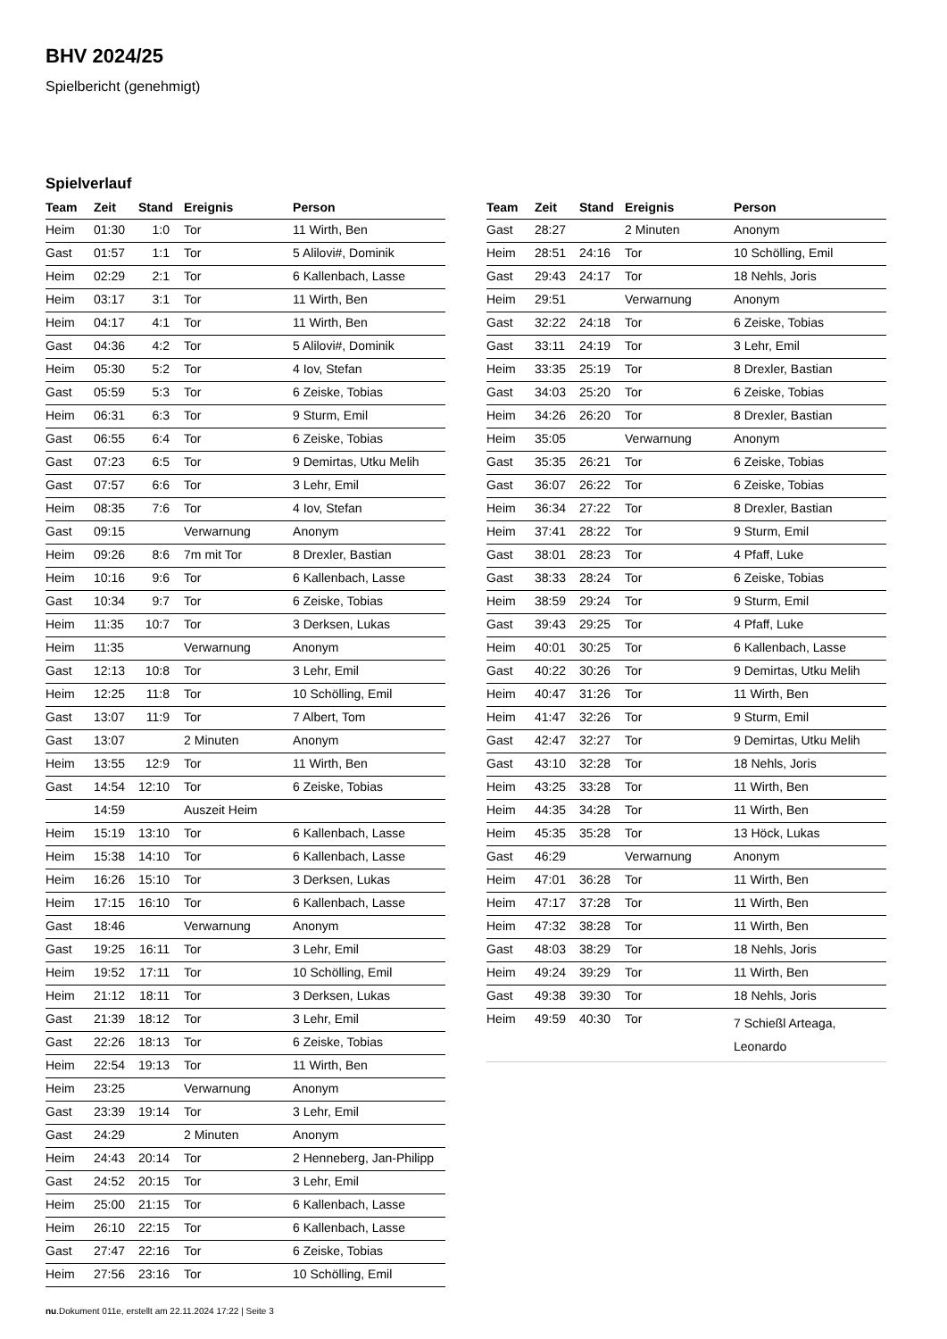BHV 2024/25
Spielbericht (genehmigt)
Spielverlauf
| Team | Zeit | Stand | Ereignis | Person |
| --- | --- | --- | --- | --- |
| Heim | 01:30 | 1:0 | Tor | 11 Wirth, Ben |
| Gast | 01:57 | 1:1 | Tor | 5 Alilovi#, Dominik |
| Heim | 02:29 | 2:1 | Tor | 6 Kallenbach, Lasse |
| Heim | 03:17 | 3:1 | Tor | 11 Wirth, Ben |
| Heim | 04:17 | 4:1 | Tor | 11 Wirth, Ben |
| Gast | 04:36 | 4:2 | Tor | 5 Alilovi#, Dominik |
| Heim | 05:30 | 5:2 | Tor | 4 Iov, Stefan |
| Gast | 05:59 | 5:3 | Tor | 6 Zeiske, Tobias |
| Heim | 06:31 | 6:3 | Tor | 9 Sturm, Emil |
| Gast | 06:55 | 6:4 | Tor | 6 Zeiske, Tobias |
| Gast | 07:23 | 6:5 | Tor | 9 Demirtas, Utku Melih |
| Gast | 07:57 | 6:6 | Tor | 3 Lehr, Emil |
| Heim | 08:35 | 7:6 | Tor | 4 Iov, Stefan |
| Gast | 09:15 | | Verwarnung | Anonym |
| Heim | 09:26 | 8:6 | 7m mit Tor | 8 Drexler, Bastian |
| Heim | 10:16 | 9:6 | Tor | 6 Kallenbach, Lasse |
| Gast | 10:34 | 9:7 | Tor | 6 Zeiske, Tobias |
| Heim | 11:35 | 10:7 | Tor | 3 Derksen, Lukas |
| Heim | 11:35 | | Verwarnung | Anonym |
| Gast | 12:13 | 10:8 | Tor | 3 Lehr, Emil |
| Heim | 12:25 | 11:8 | Tor | 10 Schölling, Emil |
| Gast | 13:07 | 11:9 | Tor | 7 Albert, Tom |
| Gast | 13:07 | | 2 Minuten | Anonym |
| Heim | 13:55 | 12:9 | Tor | 11 Wirth, Ben |
| Gast | 14:54 | 12:10 | Tor | 6 Zeiske, Tobias |
| | 14:59 | | Auszeit Heim | |
| Heim | 15:19 | 13:10 | Tor | 6 Kallenbach, Lasse |
| Heim | 15:38 | 14:10 | Tor | 6 Kallenbach, Lasse |
| Heim | 16:26 | 15:10 | Tor | 3 Derksen, Lukas |
| Heim | 17:15 | 16:10 | Tor | 6 Kallenbach, Lasse |
| Gast | 18:46 | | Verwarnung | Anonym |
| Gast | 19:25 | 16:11 | Tor | 3 Lehr, Emil |
| Heim | 19:52 | 17:11 | Tor | 10 Schölling, Emil |
| Heim | 21:12 | 18:11 | Tor | 3 Derksen, Lukas |
| Gast | 21:39 | 18:12 | Tor | 3 Lehr, Emil |
| Gast | 22:26 | 18:13 | Tor | 6 Zeiske, Tobias |
| Heim | 22:54 | 19:13 | Tor | 11 Wirth, Ben |
| Heim | 23:25 | | Verwarnung | Anonym |
| Gast | 23:39 | 19:14 | Tor | 3 Lehr, Emil |
| Gast | 24:29 | | 2 Minuten | Anonym |
| Heim | 24:43 | 20:14 | Tor | 2 Henneberg, Jan-Philipp |
| Gast | 24:52 | 20:15 | Tor | 3 Lehr, Emil |
| Heim | 25:00 | 21:15 | Tor | 6 Kallenbach, Lasse |
| Heim | 26:10 | 22:15 | Tor | 6 Kallenbach, Lasse |
| Gast | 27:47 | 22:16 | Tor | 6 Zeiske, Tobias |
| Heim | 27:56 | 23:16 | Tor | 10 Schölling, Emil |
| Team | Zeit | Stand | Ereignis | Person |
| --- | --- | --- | --- | --- |
| Gast | 28:27 | | 2 Minuten | Anonym |
| Heim | 28:51 | 24:16 | Tor | 10 Schölling, Emil |
| Gast | 29:43 | 24:17 | Tor | 18 Nehls, Joris |
| Heim | 29:51 | | Verwarnung | Anonym |
| Gast | 32:22 | 24:18 | Tor | 6 Zeiske, Tobias |
| Gast | 33:11 | 24:19 | Tor | 3 Lehr, Emil |
| Heim | 33:35 | 25:19 | Tor | 8 Drexler, Bastian |
| Gast | 34:03 | 25:20 | Tor | 6 Zeiske, Tobias |
| Heim | 34:26 | 26:20 | Tor | 8 Drexler, Bastian |
| Heim | 35:05 | | Verwarnung | Anonym |
| Gast | 35:35 | 26:21 | Tor | 6 Zeiske, Tobias |
| Gast | 36:07 | 26:22 | Tor | 6 Zeiske, Tobias |
| Heim | 36:34 | 27:22 | Tor | 8 Drexler, Bastian |
| Heim | 37:41 | 28:22 | Tor | 9 Sturm, Emil |
| Gast | 38:01 | 28:23 | Tor | 4 Pfaff, Luke |
| Gast | 38:33 | 28:24 | Tor | 6 Zeiske, Tobias |
| Heim | 38:59 | 29:24 | Tor | 9 Sturm, Emil |
| Gast | 39:43 | 29:25 | Tor | 4 Pfaff, Luke |
| Heim | 40:01 | 30:25 | Tor | 6 Kallenbach, Lasse |
| Gast | 40:22 | 30:26 | Tor | 9 Demirtas, Utku Melih |
| Heim | 40:47 | 31:26 | Tor | 11 Wirth, Ben |
| Heim | 41:47 | 32:26 | Tor | 9 Sturm, Emil |
| Gast | 42:47 | 32:27 | Tor | 9 Demirtas, Utku Melih |
| Gast | 43:10 | 32:28 | Tor | 18 Nehls, Joris |
| Heim | 43:25 | 33:28 | Tor | 11 Wirth, Ben |
| Heim | 44:35 | 34:28 | Tor | 11 Wirth, Ben |
| Heim | 45:35 | 35:28 | Tor | 13 Höck, Lukas |
| Gast | 46:29 | | Verwarnung | Anonym |
| Heim | 47:01 | 36:28 | Tor | 11 Wirth, Ben |
| Heim | 47:17 | 37:28 | Tor | 11 Wirth, Ben |
| Heim | 47:32 | 38:28 | Tor | 11 Wirth, Ben |
| Gast | 48:03 | 38:29 | Tor | 18 Nehls, Joris |
| Heim | 49:24 | 39:29 | Tor | 11 Wirth, Ben |
| Gast | 49:38 | 39:30 | Tor | 18 Nehls, Joris |
| Heim | 49:59 | 40:30 | Tor | 7 Schießl Arteaga, Leonardo |
nu.Dokument 011e, erstellt am 22.11.2024 17:22 | Seite 3